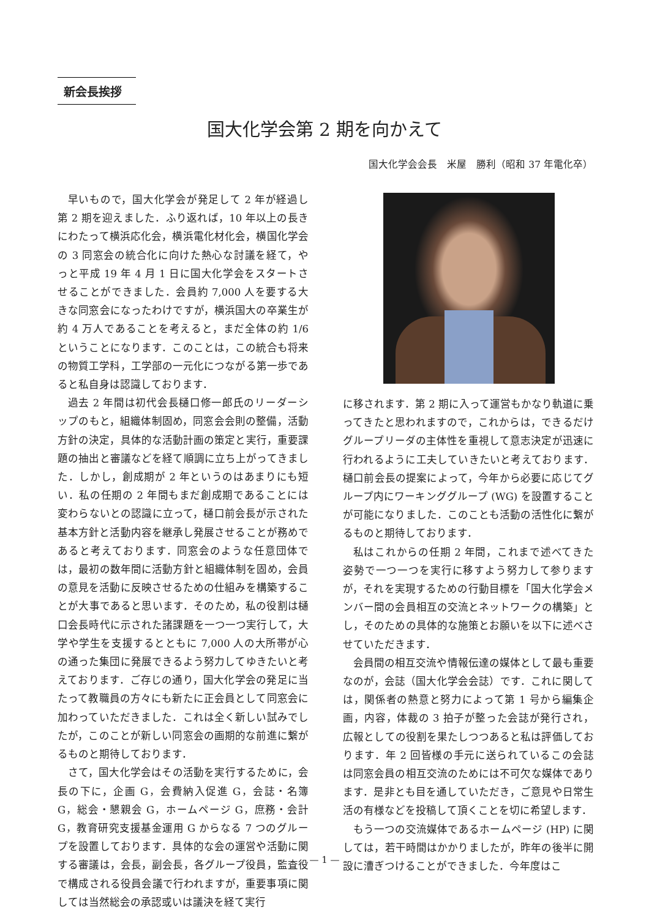新会長挨拶
国大化学会第 2 期を向かえて
国大化学会会長　米屋　勝利（昭和 37 年電化卒）
早いもので，国大化学会が発足して 2 年が経過し第 2 期を迎えました．ふり返れば，10 年以上の長きにわたって横浜応化会，横浜電化材化会，横国化学会の 3 同窓会の統合化に向けた熱心な討議を経て，やっと平成 19 年 4 月 1 日に国大化学会をスタートさせることができました．会員約 7,000 人を要する大きな同窓会になったわけですが，横浜国大の卒業生が約 4 万人であることを考えると，まだ全体の約 1/6 ということになります．このことは，この統合も将来の物質工学科，工学部の一元化につながる第一歩であると私自身は認識しております．
過去 2 年間は初代会長樋口修一郎氏のリーダーシップのもと，組織体制固め，同窓会会則の整備，活動方針の決定，具体的な活動計画の策定と実行，重要課題の抽出と審議などを経て順調に立ち上がってきました．しかし，創成期が 2 年というのはあまりにも短い．私の任期の 2 年間もまだ創成期であることには変わらないとの認識に立って，樋口前会長が示された基本方針と活動内容を継承し発展させることが務めであると考えております．同窓会のような任意団体では，最初の数年間に活動方針と組織体制を固め，会員の意見を活動に反映させるための仕組みを構築することが大事であると思います．そのため，私の役割は樋口会長時代に示された諸課題を一つ一つ実行して，大学や学生を支援するとともに 7,000 人の大所帯が心の通った集団に発展できるよう努力してゆきたいと考えております．ご存じの通り，国大化学会の発足に当たって教職員の方々にも新たに正会員として同窓会に加わっていただきました．これは全く新しい試みでしたが，このことが新しい同窓会の画期的な前進に繋がるものと期待しております．
さて，国大化学会はその活動を実行するために，会長の下に，企画 G，会費納入促進 G，会誌・名簿 G，総会・懇親会 G，ホームページ G，庶務・会計 G，教育研究支援基金運用 G からなる 7 つのグループを設置しております．具体的な会の運営や活動に関する審議は，会長，副会長，各グループ役員，監査役で構成される役員会議で行われますが，重要事項に関しては当然総会の承認或いは議決を経て実行
に移されます．第 2 期に入って運営もかなり軌道に乗ってきたと思われますので，これからは，できるだけグループリーダの主体性を重視して意志決定が迅速に行われるように工夫していきたいと考えております．樋口前会長の提案によって，今年から必要に応じてグループ内にワーキンググループ (WG) を設置することが可能になりました．このことも活動の活性化に繋がるものと期待しております．
私はこれからの任期 2 年間，これまで述べてきた姿勢で一つ一つを実行に移すよう努力して参りますが，それを実現するための行動目標を「国大化学会メンバー間の会員相互の交流とネットワークの構築」とし，そのための具体的な施策とお願いを以下に述べさせていただきます．
会員間の相互交流や情報伝達の媒体として最も重要なのが，会誌（国大化学会会誌）です．これに関しては，関係者の熱意と努力によって第 1 号から編集企画，内容，体裁の 3 拍子が整った会誌が発行され，広報としての役割を果たしつつあると私は評価しております．年 2 回皆様の手元に送られているこの会誌は同窓会員の相互交流のためには不可欠な媒体であります．是非とも目を通していただき，ご意見や日常生活の有様などを投稿して頂くことを切に希望します．
もう一つの交流媒体であるホームページ (HP) に関しては，若干時間はかかりましたが，昨年の後半に開設に漕ぎつけることができました．今年度はこ
— 1 —